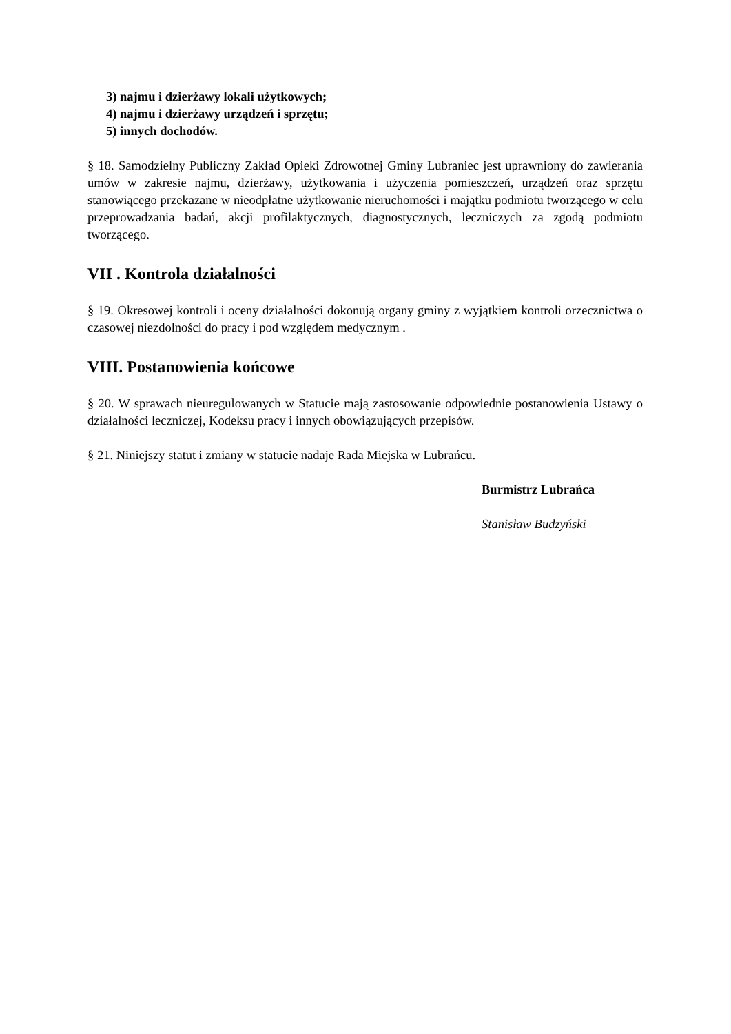3) najmu i dzierżawy lokali użytkowych;
4) najmu i dzierżawy urządzeń i sprzętu;
5) innych dochodów.
§ 18. Samodzielny Publiczny Zakład Opieki Zdrowotnej Gminy Lubraniec jest uprawniony do zawierania umów w zakresie najmu, dzierżawy, użytkowania i użyczenia pomieszczeń, urządzeń oraz sprzętu stanowiącego przekazane w nieodpłatne użytkowanie nieruchomości i majątku podmiotu tworzącego w celu przeprowadzania badań, akcji profilaktycznych, diagnostycznych, leczniczych za zgodą podmiotu tworzącego.
VII . Kontrola działalności
§ 19. Okresowej kontroli i oceny działalności dokonują organy gminy z wyjątkiem kontroli orzecznictwa o czasowej niezdolności do pracy i pod względem medycznym .
VIII. Postanowienia końcowe
§ 20. W sprawach nieuregulowanych w Statucie mają zastosowanie odpowiednie postanowienia Ustawy o działalności leczniczej, Kodeksu pracy i innych obowiązujących przepisów.
§ 21. Niniejszy statut i zmiany w statucie nadaje Rada Miejska w Lubrańcu.
Burmistrz Lubrańca
Stanisław Budzyński